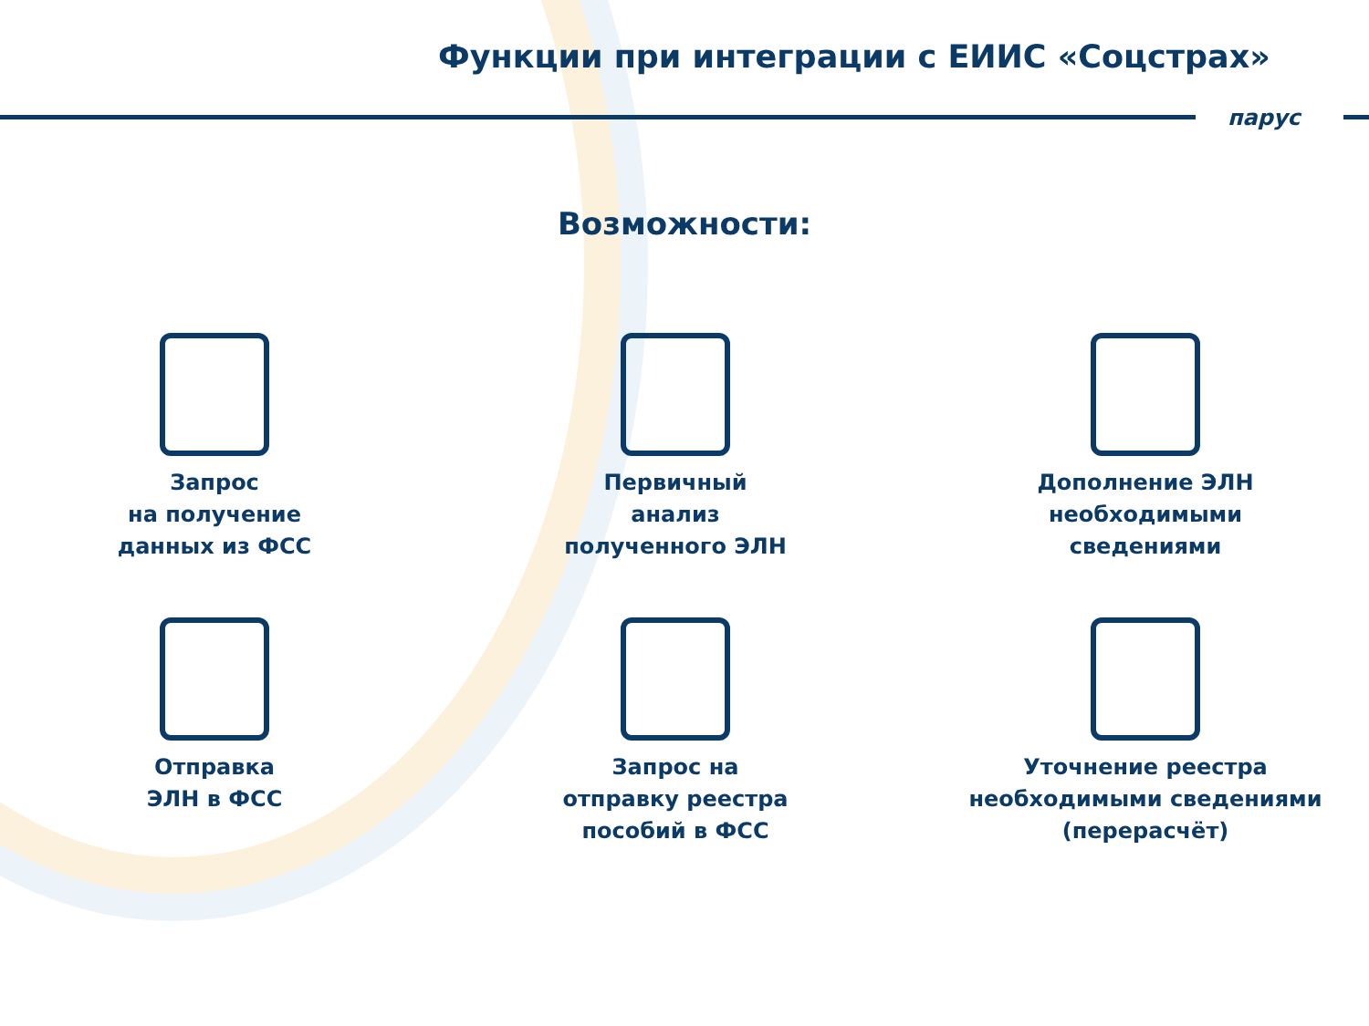Функции при интеграции с ЕИИС «Соцстрах»
парус
Возможности:
Запрос
на получение
данных из ФСС
Первичный
анализ
полученного ЭЛН
Дополнение ЭЛН
необходимыми
сведениями
Отправка
ЭЛН в ФСС
Запрос на
отправку реестра
пособий в ФСС
Уточнение реестра
необходимыми сведениями
(перерасчёт)